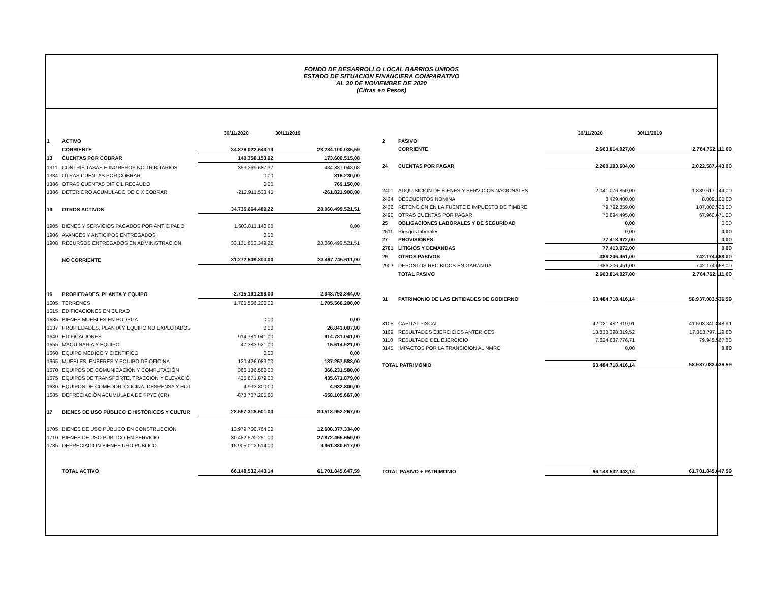FONDO DE DESARROLLO LOCAL BARRIOS UNIDOS
ESTADO DE SITUACION FINANCIERA COMPARATIVO
AL 30 DE NOVIEMBRE DE 2020
(Cifras en Pesos)
| | | 30/11/2020 | 30/11/2019 |
| 1 | ACTIVO | | |
| | CORRIENTE | 34.876.022.643,14 | 28.234.100.036,59 |
| 13 | CUENTAS POR COBRAR | 140.358.153,92 | 173.600.515,08 |
| 1311 | CONTRIB TASAS E INGRESOS NO TRIBITARIOS | 353.269.687,37 | 434.337.043,08 |
| 1384 | OTRAS CUENTAS POR COBRAR | 0,00 | 316.230,00 |
| 1386 | OTRAS CUENTAS DIFICIL RECAUDO | 0,00 | 769.150,00 |
| 1386 | DETERIORO ACUMULADO DE C X COBRAR | -212.911.533,45 | -261.821.908,00 |
| 19 | OTROS ACTIVOS | 34.735.664.489,22 | 28.060.499.521,51 |
| 1905 | BIENES Y SERVICIOS PAGADOS POR ANTICIPADO | 1.603.811.140,00 | 0,00 |
| 1906 | AVANCES Y ANTICIPOS ENTREGADOS | 0,00 | |
| 1908 | RECURSOS ENTREGADOS EN ADMINISTRACION | 33.131.853.349,22 | 28.060.499.521,51 |
| | NO CORRIENTE | 31.272.509.800,00 | 33.467.745.611,00 |
| 16 | PROPIEDADES, PLANTA Y EQUIPO | 2.715.191.299,00 | 2.948.793.344,00 |
| 1605 | TERRENOS | 1.705.566.200,00 | 1.705.566.200,00 |
| 1615 | EDIFICACIONES EN CURAO | | |
| 1635 | BIENES MUEBLES EN BODEGA | 0,00 | 0,00 |
| 1637 | PROPIEDADES, PLANTA Y EQUIPO NO EXPLOTADOS | 0,00 | 26.843.007,00 |
| 1640 | EDIFICACIONES | 914.781.041,00 | 914.781.041,00 |
| 1655 | MAQUINARIA Y EQUIPO | 47.383.921,00 | 15.614.921,00 |
| 1660 | EQUIPO MEDICO Y CIENTIFICO | 0,00 | 0,00 |
| 1665 | MUEBLES, ENSERES Y EQUIPO DE OFICINA | 120.426.083,00 | 137.257.583,00 |
| 1670 | EQUIPOS DE COMUNICACIÓN Y COMPUTACIÓN | 360.136.580,00 | 366.231.580,00 |
| 1675 | EQUIPOS DE TRANSPORTE, TRACCIÓN Y ELEVACIÓ | 435.671.879,00 | 435.671.879,00 |
| 1680 | EQUIPOS DE COMEDOR, COCINA, DESPENSA Y HOT | 4.932.800,00 | 4.932.800,00 |
| 1685 | DEPRECIACIÓN ACUMULADA DE PPYE (CR) | -873.707.205,00 | -658.105.667,00 |
| 17 | BIENES DE USO PÚBLICO E HISTÓRICOS Y CULTUR | 28.557.318.501,00 | 30.518.952.267,00 |
| 1705 | BIENES DE USO PÚBLICO EN CONSTRUCCIÓN | 13.979.760.764,00 | 12.608.377.334,00 |
| 1710 | BIENES DE USO PÚBLICO EN SERVICIO | 30.482.570.251,00 | 27.872.455.550,00 |
| 1785 | DEPRECIACION BIENES USO PUBLICO | -15.905.012.514,00 | -9.961.880.617,00 |
| | TOTAL ACTIVO | 66.148.532.443,14 | 61.701.845.647,59 |
| | | 30/11/2020 | 30/11/2019 |
| 2 | PASIVO | | |
| | CORRIENTE | 2.663.814.027,00 | 2.764.762.111,00 |
| 24 | CUENTAS POR PAGAR | 2.200.193.604,00 | 2.022.587.443,00 |
| 2401 | ADQUISICIÓN DE BIENES Y SERVICIOS NACIONALES | 2.041.076.850,00 | 1.839.617.144,00 |
| 2424 | DESCUENTOS NOMINA | 8.429.400,00 | 8.009.100,00 |
| 2436 | RETENCIÓN EN LA FUENTE E IMPUESTO DE TIMBRE | 79.792.859,00 | 107.000.528,00 |
| 2490 | OTRAS CUENTAS POR PAGAR | 70.894.495,00 | 67.960.671,00 |
| 25 | OBLIGACIONES LABORALES Y DE SEGURIDAD | 0,00 | 0,00 |
| 2511 | Riesgos laborales | 0,00 | 0,00 |
| 27 | PROVISIONES | 77.413.972,00 | 0,00 |
| 2701 | LITIGIOS Y DEMANDAS | 77.413.972,00 | 0,00 |
| 29 | OTROS PASIVOS | 386.206.451,00 | 742.174.668,00 |
| 2903 | DEPOSTOS RECIBIDOS EN GARANTIA | 386.206.451,00 | 742.174.668,00 |
| | TOTAL PASIVO | 2.663.814.027,00 | 2.764.762.111,00 |
| 31 | PATRIMONIO DE LAS ENTIDADES DE GOBIERNO | 63.484.718.416,14 | 58.937.083.536,59 |
| 3105 | CAPITAL FISCAL | 42.021.482.319,91 | 41.503.340.848,91 |
| 3109 | RESULTADOS EJERCICIOS ANTERIOES | 13.838.398.319,52 | 17.353.797.119,80 |
| 3110 | RESULTADO DEL EJERCICIO | 7.624.837.776,71 | 79.945.567,88 |
| 3145 | IMPACTOS POR LA TRANSICION AL NMRC | 0,00 | 0,00 |
| TOTAL PATRIMONIO | | 63.484.718.416,14 | 58.937.083.536,59 |
| TOTAL PASIVO + PATRIMONIO | | 66.148.532.443,14 | 61.701.845.647,59 |